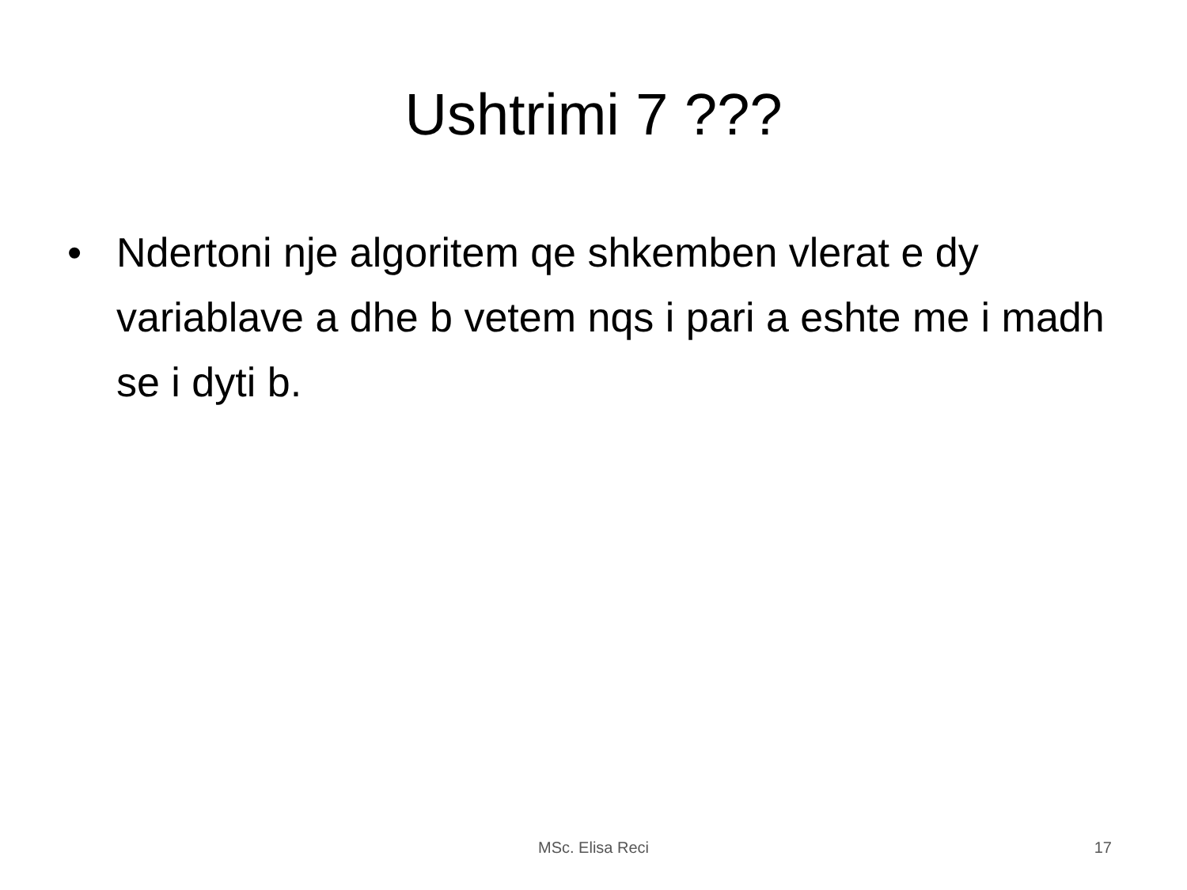Ushtrimi 7 ???
• Ndertoni nje algoritem qe shkemben vlerat e dy variablave a dhe b vetem nqs i pari a eshte me i madh se i dyti b.
MSc. Elisa Reci 17